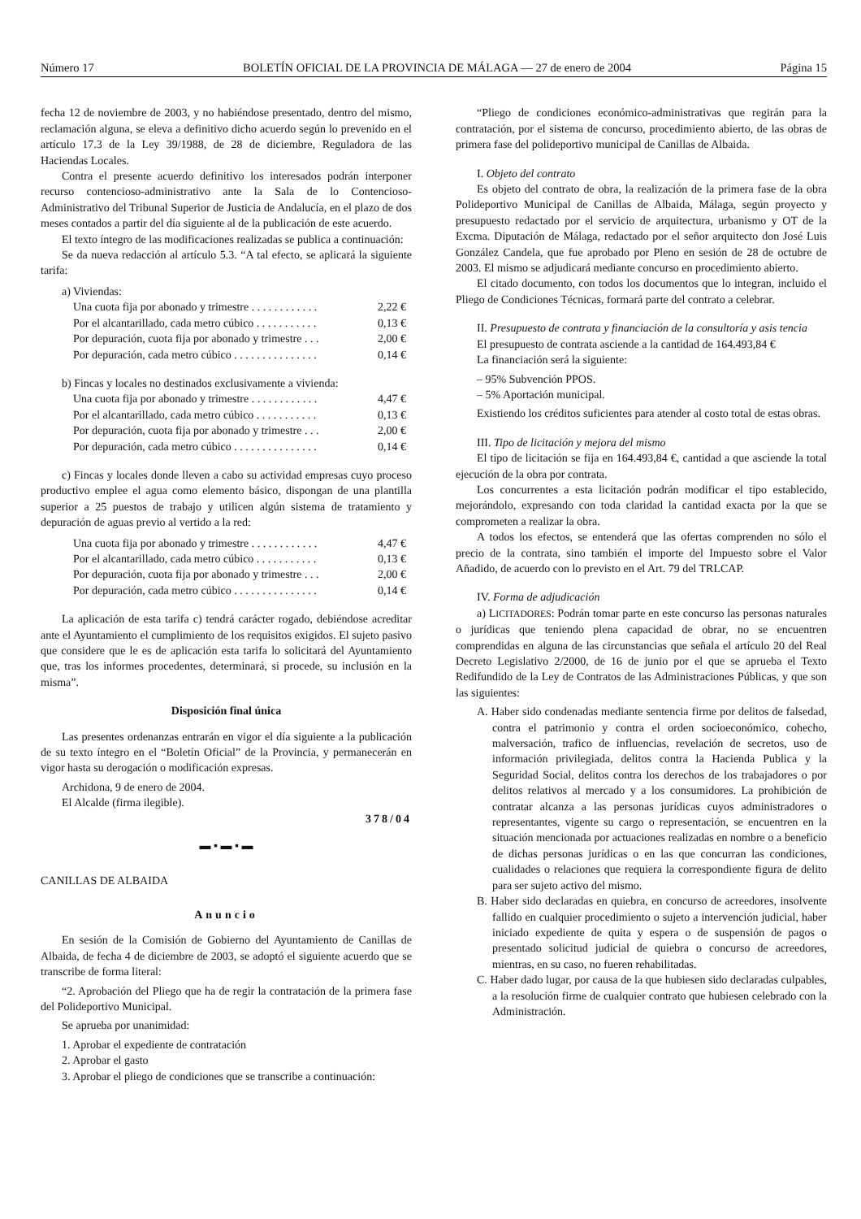Número 17 BOLETÍN OFICIAL DE LA PROVINCIA DE MÁLAGA — 27 de enero de 2004 Página 15
fecha 12 de noviembre de 2003, y no habiéndose presentado, dentro del mismo, reclamación alguna, se eleva a definitivo dicho acuerdo según lo prevenido en el artículo 17.3 de la Ley 39/1988, de 28 de diciembre, Reguladora de las Haciendas Locales.
Contra el presente acuerdo definitivo los interesados podrán interponer recurso contencioso-administrativo ante la Sala de lo Contencioso-Administrativo del Tribunal Superior de Justicia de Andalucía, en el plazo de dos meses contados a partir del día siguiente al de la publicación de este acuerdo.
El texto íntegro de las modificaciones realizadas se publica a continuación:
Se da nueva redacción al artículo 5.3. “A tal efecto, se aplicará la siguiente tarifa:
a) Viviendas:
| Una cuota fija por abonado y trimestre . . . . . . . . . . . . | 2,22 € |
| Por el alcantarillado, cada metro cúbico . . . . . . . . . . . | 0,13 € |
| Por depuración, cuota fija por abonado y trimestre . . . | 2,00 € |
| Por depuración, cada metro cúbico . . . . . . . . . . . . . . . | 0,14 € |
b) Fincas y locales no destinados exclusivamente a vivienda:
| Una cuota fija por abonado y trimestre . . . . . . . . . . . . | 4,47 € |
| Por el alcantarillado, cada metro cúbico . . . . . . . . . . . | 0,13 € |
| Por depuración, cuota fija por abonado y trimestre . . . | 2,00 € |
| Por depuración, cada metro cúbico . . . . . . . . . . . . . . . | 0,14 € |
c) Fincas y locales donde lleven a cabo su actividad empresas cuyo proceso productivo emplee el agua como elemento básico, dispongan de una plantilla superior a 25 puestos de trabajo y utilicen algún sistema de tratamiento y depuración de aguas previo al vertido a la red:
| Una cuota fija por abonado y trimestre . . . . . . . . . . . . | 4,47 € |
| Por el alcantarillado, cada metro cúbico . . . . . . . . . . . | 0,13 € |
| Por depuración, cuota fija por abonado y trimestre . . . | 2,00 € |
| Por depuración, cada metro cúbico . . . . . . . . . . . . . . . | 0,14 € |
La aplicación de esta tarifa c) tendrá carácter rogado, debiéndose acreditar ante el Ayuntamiento el cumplimiento de los requisitos exigidos. El sujeto pasivo que considere que le es de aplicación esta tarifa lo solicitará del Ayuntamiento que, tras los informes procedentes, determinará, si procede, su inclusión en la misma”.
Disposición final única
Las presentes ordenanzas entrarán en vigor el día siguiente a la publicación de su texto íntegro en el “Boletín Oficial” de la Provincia, y permanecerán en vigor hasta su derogación o modificación expresas.
Archidona, 9 de enero de 2004.
El Alcalde (firma ilegible).
378/04
▬ ▪ ▬ ▪ ▬
CANILLAS DE ALBAIDA
Anuncio
En sesión de la Comisión de Gobierno del Ayuntamiento de Canillas de Albaida, de fecha 4 de diciembre de 2003, se adoptó el siguiente acuerdo que se transcribe de forma literal:
“2. Aprobación del Pliego que ha de regir la contratación de la primera fase del Polideportivo Municipal.
Se aprueba por unanimidad:
1. Aprobar el expediente de contratación
2. Aprobar el gasto
3. Aprobar el pliego de condiciones que se transcribe a continuación:
“Pliego de condiciones económico-administrativas que regirán para la contratación, por el sistema de concurso, procedimiento abierto, de las obras de primera fase del polideportivo municipal de Canillas de Albaida.
I. Objeto del contrato
Es objeto del contrato de obra, la realización de la primera fase de la obra Polideportivo Municipal de Canillas de Albaida, Málaga, según proyecto y presupuesto redactado por el servicio de arquitectura, urbanismo y OT de la Excma. Diputación de Málaga, redactado por el señor arquitecto don José Luis González Candela, que fue aprobado por Pleno en sesión de 28 de octubre de 2003. El mismo se adjudicará mediante concurso en procedimiento abierto.
El citado documento, con todos los documentos que lo integran, incluido el Pliego de Condiciones Técnicas, formará parte del contrato a celebrar.
II. Presupuesto de contrata y financiación de la consultoría y asis tencia
El presupuesto de contrata asciende a la cantidad de 164.493,84 €
La financiación será la siguiente:
– 95% Subvención PPOS.
– 5% Aportación municipal.
Existiendo los créditos suficientes para atender al costo total de estas obras.
III. Tipo de licitación y mejora del mismo
El tipo de licitación se fija en 164.493,84 €, cantidad a que asciende la total ejecución de la obra por contrata.
Los concurrentes a esta licitación podrán modificar el tipo establecido, mejorándolo, expresando con toda claridad la cantidad exacta por la que se comprometen a realizar la obra.
A todos los efectos, se entenderá que las ofertas comprenden no sólo el precio de la contrata, sino también el importe del Impuesto sobre el Valor Añadido, de acuerdo con lo previsto en el Art. 79 del TRLCAP.
IV. Forma de adjudicación
a) LICITADORES: Podrán tomar parte en este concurso las personas naturales o jurídicas que teniendo plena capacidad de obrar, no se encuentren comprendidas en alguna de las circunstancias que señala el artículo 20 del Real Decreto Legislativo 2/2000, de 16 de junio por el que se aprueba el Texto Redifundido de la Ley de Contratos de las Administraciones Públicas, y que son las siguientes:
A. Haber sido condenadas mediante sentencia firme por delitos de falsedad, contra el patrimonio y contra el orden socioeconómico, cohecho, malversación, trafico de influencias, revelación de secretos, uso de información privilegiada, delitos contra la Hacienda Publica y la Seguridad Social, delitos contra los derechos de los trabajadores o por delitos relativos al mercado y a los consumidores. La prohibición de contratar alcanza a las personas jurídicas cuyos administradores o representantes, vigente su cargo o representación, se encuentren en la situación mencionada por actuaciones realizadas en nombre o a beneficio de dichas personas jurídicas o en las que concurran las condiciones, cualidades o relaciones que requiera la correspondiente figura de delito para ser sujeto activo del mismo.
B. Haber sido declaradas en quiebra, en concurso de acreedores, insolvente fallido en cualquier procedimiento o sujeto a intervención judicial, haber iniciado expediente de quita y espera o de suspensión de pagos o presentado solicitud judicial de quiebra o concurso de acreedores, mientras, en su caso, no fueren rehabilitadas.
C. Haber dado lugar, por causa de la que hubiesen sido declaradas culpables, a la resolución firme de cualquier contrato que hubiesen celebrado con la Administración.